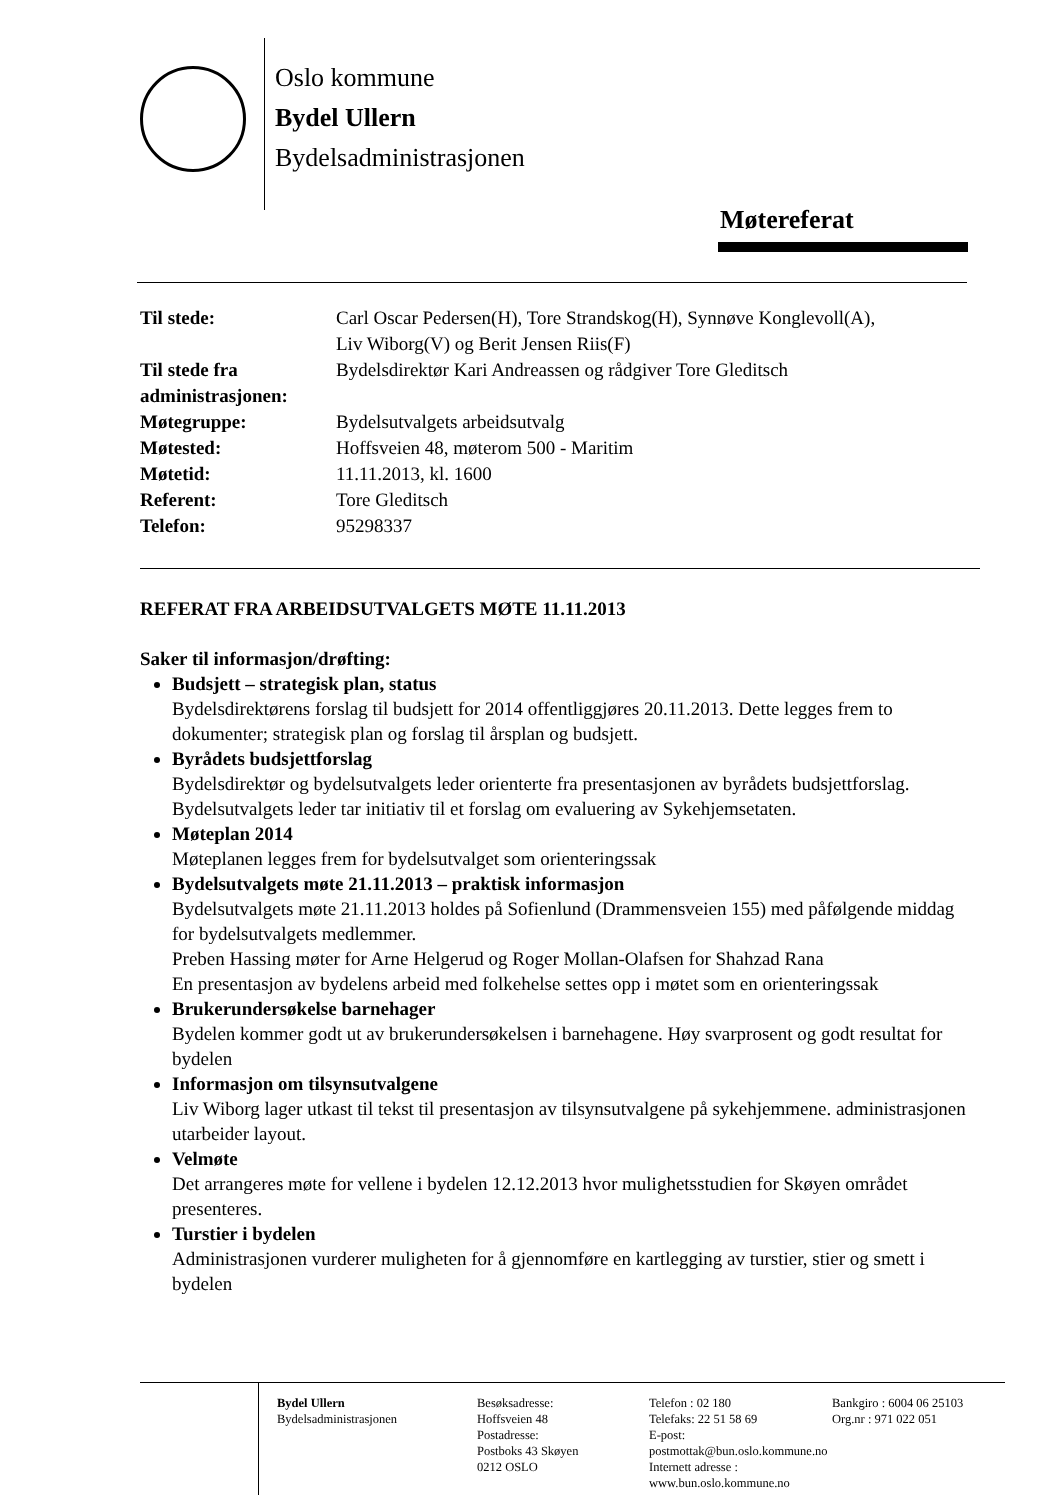Oslo kommune
Bydel Ullern
Bydelsadministrasjonen
Møtereferat
| Til stede: | Carl Oscar Pedersen(H), Tore Strandskog(H), Synnøve Konglevoll(A), Liv Wiborg(V) og Berit Jensen Riis(F) |
| Til stede fra administrasjonen: | Bydelsdirektør Kari Andreassen og rådgiver Tore Gleditsch |
| Møtegruppe: | Bydelsutvalgets arbeidsutvalg |
| Møtested: | Hoffsveien 48, møterom 500 - Maritim |
| Møtetid: | 11.11.2013, kl. 1600 |
| Referent: | Tore Gleditsch |
| Telefon: | 95298337 |
REFERAT FRA ARBEIDSUTVALGETS MØTE 11.11.2013
Saker til informasjon/drøfting:
Budsjett – strategisk plan, status
Bydelsdirektørens forslag til budsjett for 2014 offentliggjøres 20.11.2013. Dette legges frem to dokumenter; strategisk plan og forslag til årsplan og budsjett.
Byrådets budsjettforslag
Bydelsdirektør og bydelsutvalgets leder orienterte fra presentasjonen av byrådets budsjettforslag. Bydelsutvalgets leder tar initiativ til et forslag om evaluering av Sykehjemsetaten.
Møteplan 2014
Møteplanen legges frem for bydelsutvalget som orienteringssak
Bydelsutvalgets møte 21.11.2013 – praktisk informasjon
Bydelsutvalgets møte 21.11.2013 holdes på Sofienlund (Drammensveien 155) med påfølgende middag for bydelsutvalgets medlemmer.
Preben Hassing møter for Arne Helgerud og Roger Mollan-Olafsen for Shahzad Rana
En presentasjon av bydelens arbeid med folkehelse settes opp i møtet som en orienteringssak
Brukerundersøkelse barnehager
Bydelen kommer godt ut av brukerundersøkelsen i barnehagene. Høy svarprosent og godt resultat for bydelen
Informasjon om tilsynsutvalgene
Liv Wiborg lager utkast til tekst til presentasjon av tilsynsutvalgene på sykehjemmene. administrasjonen utarbeider layout.
Velmøte
Det arrangeres møte for vellene i bydelen 12.12.2013 hvor mulighetsstudien for Skøyen området presenteres.
Turstier i bydelen
Administrasjonen vurderer muligheten for å gjennomføre en kartlegging av turstier, stier og smett i bydelen
Bydel Ullern
Bydelsadministrasjonen
Besøksadresse:
Hoffsveien 48
Postadresse:
Postboks 43 Skøyen
0212 OSLO
Telefon : 02 180
Telefaks: 22 51 58 69
E-post: postmottak@bun.oslo.kommune.no
Internett adresse : www.bun.oslo.kommune.no
Bankgiro : 6004 06 25103
Org.nr : 971 022 051